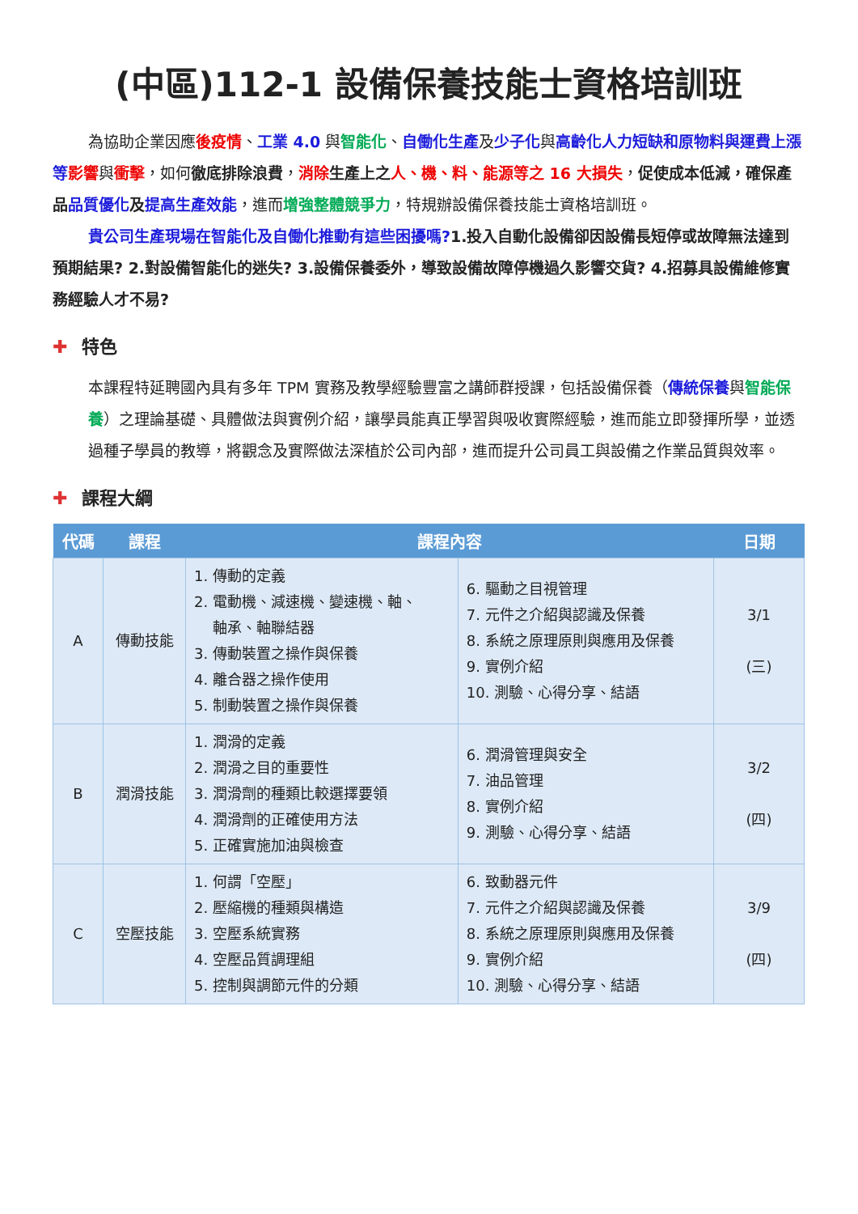(中區)112-1 設備保養技能士資格培訓班
為協助企業因應後疫情、工業 4.0 與智能化、自働化生產及少子化與高齡化人力短缺和原物料與運費上漲等 影響與衝擊，如何徹底排除浪費，消除 生產上之 人、機、料、能源等之 16 大損失，促使成本低減，確保產品 品質優化 及提高生產效能，進而增強整體競爭力，特規辦設備保養技能士資格培訓班。
貴公司生產現場在智能化及自働化推動有這些困擾嗎?1.投入自動化設備卻因設備長短停或故障無法達到預期結果? 2.對設備智能化的迷失? 3.設備保養委外，導致設備故障停機過久影響交貨? 4.招募具設備維修實務經驗人才不易?
✚ 特色
本課程特延聘國內具有多年 TPM 實務及教學經驗豐富之講師群授課，包括設備保養（傳統保養與智能保養）之理論基礎、具體做法與實例介紹，讓學員能真正學習與吸收實際經驗，進而能立即發揮所學，並透過種子學員的教導，將觀念及實際做法深植於公司內部，進而提升公司員工與設備之作業品質與效率。
✚ 課程大綱
| 代碼 | 課程 | 課程內容 | | 日期 |
| --- | --- | --- | --- | --- |
| A | 傳動技能 | 1. 傳動的定義 2. 電動機、減速機、變速機、軸、 軸承、軸聯結器 3. 傳動裝置之操作與保養 4. 離合器之操作使用 5. 制動裝置之操作與保養 | 6. 驅動之目視管理 7. 元件之介紹與認識及保養 8. 系統之原理原則與應用及保養 9. 實例介紹 10. 測驗、心得分享、結語 | 3/1 (三) |
| B | 潤滑技能 | 1. 潤滑的定義 2. 潤滑之目的重要性 3. 潤滑劑的種類比較選擇要領 4. 潤滑劑的正確使用方法 5. 正確實施加油與檢查 | 6. 潤滑管理與安全 7. 油品管理 8. 實例介紹 9. 測驗、心得分享、結語 | 3/2 (四) |
| C | 空壓技能 | 1. 何謂「空壓」 2. 壓縮機的種類與構造 3. 空壓系統實務 4. 空壓品質調理組 5. 控制與調節元件的分類 | 6. 致動器元件 7. 元件之介紹與認識及保養 8. 系統之原理原則與應用及保養 9. 實例介紹 10. 測驗、心得分享、結語 | 3/9 (四) |